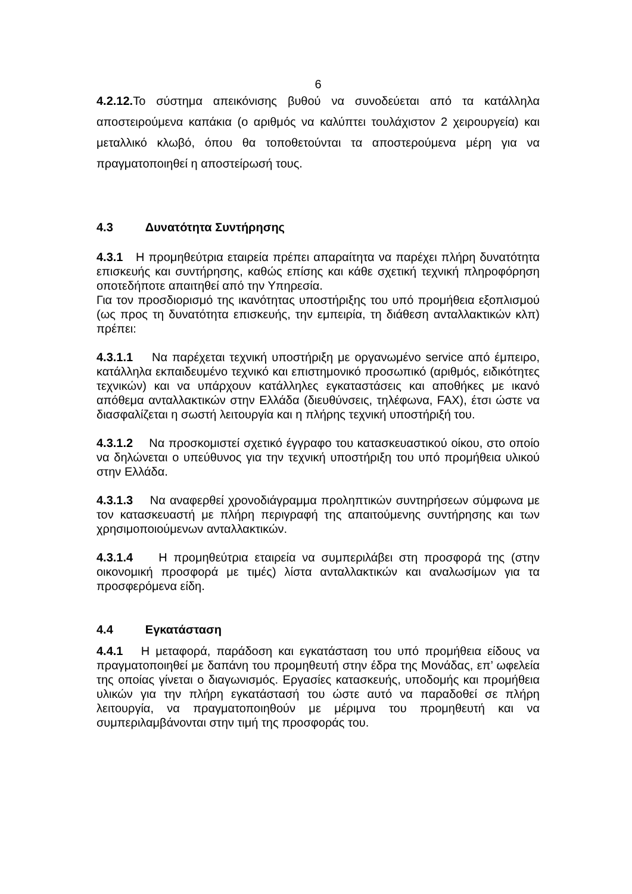6
4.2.12. Το σύστημα απεικόνισης βυθού να συνοδεύεται από τα κατάλληλα αποστειρούμενα καπάκια (ο αριθμός να καλύπτει τουλάχιστον 2 χειρουργεία) και μεταλλικό κλωβό, όπου θα τοποθετούνται τα αποστερούμενα μέρη για να πραγματοποιηθεί η αποστείρωσή τους.
4.3 Δυνατότητα Συντήρησης
4.3.1 Η προμηθεύτρια εταιρεία πρέπει απαραίτητα να παρέχει πλήρη δυνατότητα επισκευής και συντήρησης, καθώς επίσης και κάθε σχετική τεχνική πληροφόρηση οποτεδήποτε απαιτηθεί από την Υπηρεσία.
Για τον προσδιορισμό της ικανότητας υποστήριξης του υπό προμήθεια εξοπλισμού (ως προς τη δυνατότητα επισκευής, την εμπειρία, τη διάθεση ανταλλακτικών κλπ) πρέπει:
4.3.1.1 Να παρέχεται τεχνική υποστήριξη με οργανωμένο service από έμπειρο, κατάλληλα εκπαιδευμένο τεχνικό και επιστημονικό προσωπικό (αριθμός, ειδικότητες τεχνικών) και να υπάρχουν κατάλληλες εγκαταστάσεις και αποθήκες με ικανό απόθεμα ανταλλακτικών στην Ελλάδα (διευθύνσεις, τηλέφωνα, FAX), έτσι ώστε να διασφαλίζεται η σωστή λειτουργία και η πλήρης τεχνική υποστήριξή του.
4.3.1.2 Να προσκομιστεί σχετικό έγγραφο του κατασκευαστικού οίκου, στο οποίο να δηλώνεται ο υπεύθυνος για την τεχνική υποστήριξη του υπό προμήθεια υλικού στην Ελλάδα.
4.3.1.3 Να αναφερθεί χρονοδιάγραμμα προληπτικών συντηρήσεων σύμφωνα με τον κατασκευαστή με πλήρη περιγραφή της απαιτούμενης συντήρησης και των χρησιμοποιούμενων ανταλλακτικών.
4.3.1.4 Η προμηθεύτρια εταιρεία να συμπεριλάβει στη προσφορά της (στην οικονομική προσφορά με τιμές) λίστα ανταλλακτικών και αναλωσίμων για τα προσφερόμενα είδη.
4.4 Εγκατάσταση
4.4.1 Η μεταφορά, παράδοση και εγκατάσταση του υπό προμήθεια είδους να πραγματοποιηθεί με δαπάνη του προμηθευτή στην έδρα της Μονάδας, επ’ ωφελεία της οποίας γίνεται ο διαγωνισμός. Εργασίες κατασκευής, υποδομής και προμήθεια υλικών για την πλήρη εγκατάστασή του ώστε αυτό να παραδοθεί σε πλήρη λειτουργία, να πραγματοποιηθούν με μέριμνα του προμηθευτή και να συμπεριλαμβάνονται στην τιμή της προσφοράς του.